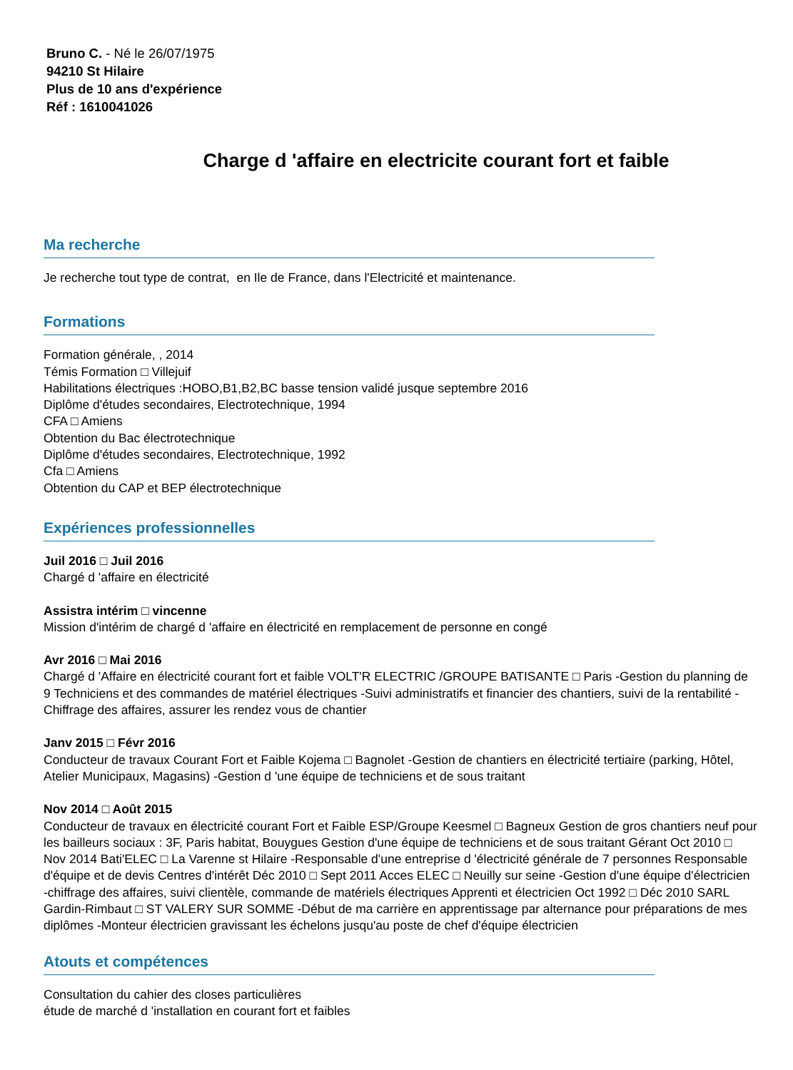Bruno C. - Né le 26/07/1975
94210 St Hilaire
Plus de 10 ans d'expérience
Réf : 1610041026
Charge d 'affaire en electricite courant fort et faible
Ma recherche
Je recherche tout type de contrat, en Ile de France, dans l'Electricité et maintenance.
Formations
Formation générale, , 2014
Témis Formation □ Villejuif
Habilitations électriques :HOBO,B1,B2,BC basse tension validé jusque septembre 2016
Diplôme d'études secondaires, Electrotechnique, 1994
CFA □ Amiens
Obtention du Bac électrotechnique
Diplôme d'études secondaires, Electrotechnique, 1992
Cfa □ Amiens
Obtention du CAP et BEP électrotechnique
Expériences professionnelles
Juil 2016 □ Juil 2016
Chargé d 'affaire en électricité
Assistra intérim □ vincenne
Mission d'intérim de chargé d 'affaire en électricité en remplacement de personne en congé
Avr 2016 □ Mai 2016
Chargé d 'Affaire en électricité courant fort et faible VOLT'R ELECTRIC /GROUPE BATISANTE □ Paris -Gestion du planning de 9 Techniciens et des commandes de matériel électriques -Suivi administratifs et financier des chantiers, suivi de la rentabilité -Chiffrage des affaires, assurer les rendez vous de chantier
Janv 2015 □ Févr 2016
Conducteur de travaux Courant Fort et Faible Kojema □ Bagnolet -Gestion de chantiers en électricité tertiaire (parking, Hôtel, Atelier Municipaux, Magasins) -Gestion d 'une équipe de techniciens et de sous traitant
Nov 2014 □ Août 2015
Conducteur de travaux en électricité courant Fort et Faible ESP/Groupe Keesmel □ Bagneux Gestion de gros chantiers neuf pour les bailleurs sociaux : 3F, Paris habitat, Bouygues Gestion d'une équipe de techniciens et de sous traitant Gérant Oct 2010 □ Nov 2014 Bati'ELEC □ La Varenne st Hilaire -Responsable d'une entreprise d 'électricité générale de 7 personnes Responsable d'équipe et de devis Centres d'intérêt Déc 2010 □ Sept 2011 Acces ELEC □ Neuilly sur seine -Gestion d'une équipe d'électricien -chiffrage des affaires, suivi clientèle, commande de matériels électriques Apprenti et électricien Oct 1992 □ Déc 2010 SARL Gardin-Rimbaut □ ST VALERY SUR SOMME -Début de ma carrière en apprentissage par alternance pour préparations de mes diplômes -Monteur électricien gravissant les échelons jusqu'au poste de chef d'équipe électricien
Atouts et compétences
Consultation du cahier des closes particulières
étude de marché d 'installation en courant fort et faibles